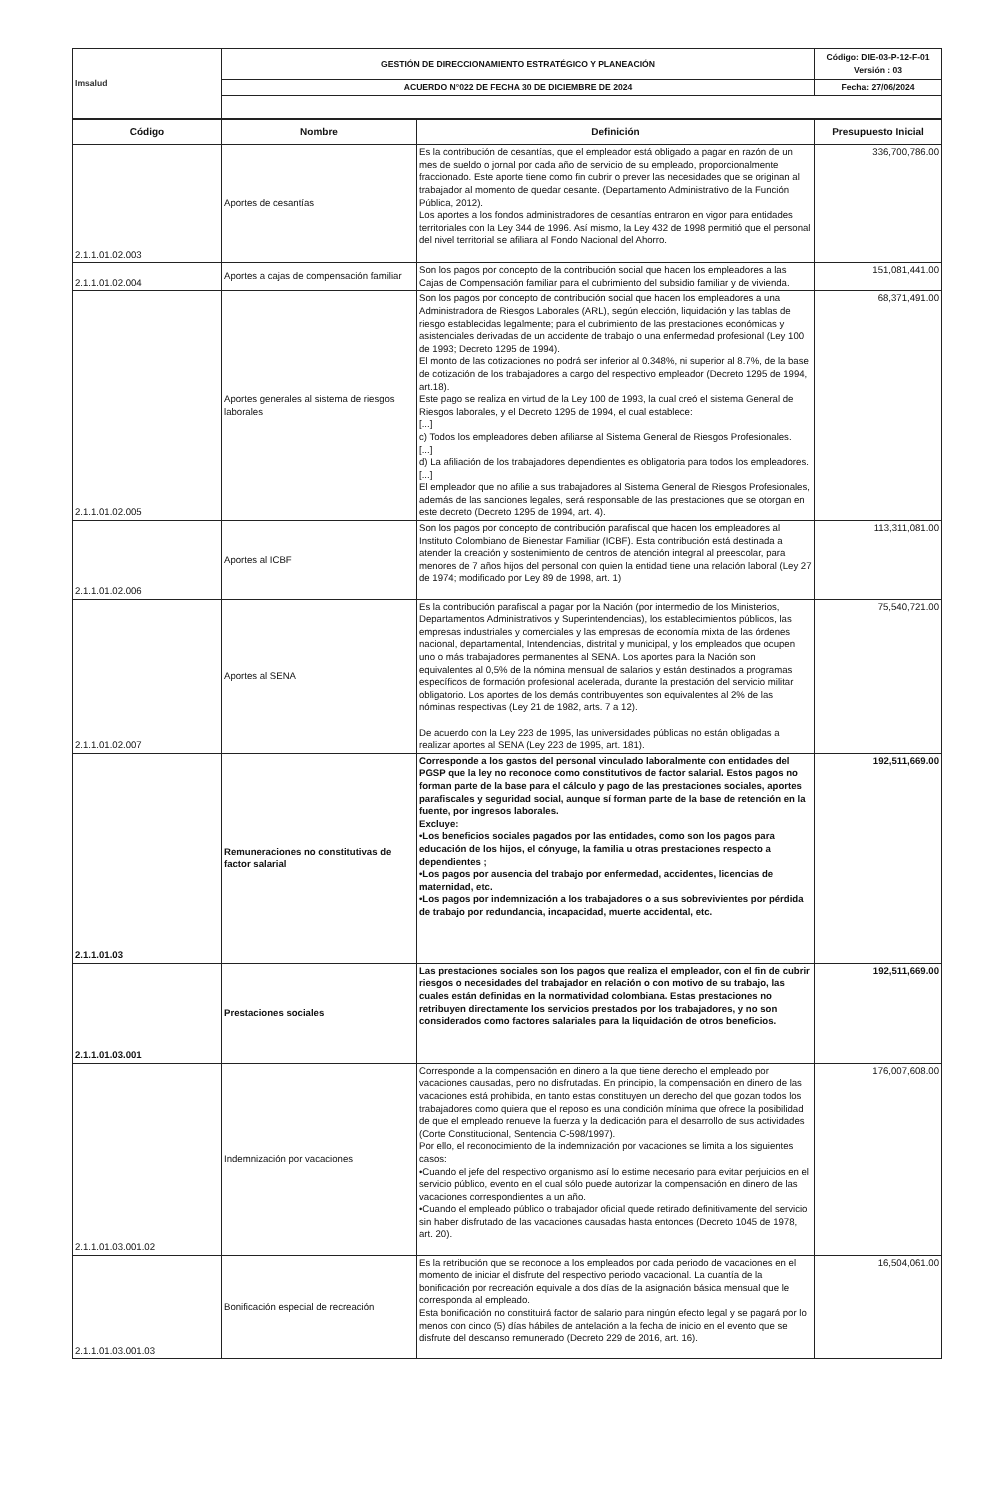| Imsalud | GESTIÓN DE DIRECCIONAMIENTO ESTRATÉGICO Y PLANEACIÓN | Código: DIE-03-P-12-F-01 Versión : 03 |
| | ACUERDO N°022 DE FECHA 30 DE DICIEMBRE DE 2024 | Fecha: 27/06/2024 |
| Código | Nombre | Definición | Presupuesto Inicial |
| --- | --- | --- | --- |
| 2.1.1.01.02.003 | Aportes de cesantías | Es la contribución de cesantías, que el empleador está obligado a pagar en razón de un mes de sueldo o jornal por cada año de servicio de su empleado, proporcionalmente fraccionado. Este aporte tiene como fin cubrir o prever las necesidades que se originan al trabajador al momento de quedar cesante. (Departamento Administrativo de la Función Pública, 2012). Los aportes a los fondos administradores de cesantías entraron en vigor para entidades territoriales con la Ley 344 de 1996. Así mismo, la Ley 432 de 1998 permitió que el personal del nivel territorial se afiliara al Fondo Nacional del Ahorro. | 336,700,786.00 |
| 2.1.1.01.02.004 | Aportes a cajas de compensación familiar | Son los pagos por concepto de la contribución social que hacen los empleadores a las Cajas de Compensación familiar para el cubrimiento del subsidio familiar y de vivienda. | 151,081,441.00 |
| 2.1.1.01.02.005 | Aportes generales al sistema de riesgos laborales | Son los pagos por concepto de contribución social que hacen los empleadores a una Administradora de Riesgos Laborales (ARL), según elección, liquidación y las tablas de riesgo establecidas legalmente; para el cubrimiento de las prestaciones económicas y asistenciales derivadas de un accidente de trabajo o una enfermedad profesional (Ley 100 de 1993; Decreto 1295 de 1994). El monto de las cotizaciones no podrá ser inferior al 0.348%, ni superior al 8.7%, de la base de cotización de los trabajadores a cargo del respectivo empleador (Decreto 1295 de 1994, art.18). Este pago se realiza en virtud de la Ley 100 de 1993, la cual creó el sistema General de Riesgos laborales, y el Decreto 1295 de 1994, el cual establece: [...] c) Todos los empleadores deben afiliarse al Sistema General de Riesgos Profesionales. [...] d) La afiliación de los trabajadores dependientes es obligatoria para todos los empleadores. [...] El empleador que no afilie a sus trabajadores al Sistema General de Riesgos Profesionales, además de las sanciones legales, será responsable de las prestaciones que se otorgan en este decreto (Decreto 1295 de 1994, art. 4). | 68,371,491.00 |
| 2.1.1.01.02.006 | Aportes al ICBF | Son los pagos por concepto de contribución parafiscal que hacen los empleadores al Instituto Colombiano de Bienestar Familiar (ICBF). Esta contribución está destinada a atender la creación y sostenimiento de centros de atención integral al preescolar, para menores de 7 años hijos del personal con quien la entidad tiene una relación laboral (Ley 27 de 1974; modificado por Ley 89 de 1998, art. 1) | 113,311,081.00 |
| 2.1.1.01.02.007 | Aportes al SENA | Es la contribución parafiscal a pagar por la Nación (por intermedio de los Ministerios, Departamentos Administrativos y Superintendencias), los establecimientos públicos, las empresas industriales y comerciales y las empresas de economía mixta de las órdenes nacional, departamental, Intendencias, distrital y municipal, y los empleados que ocupen uno o más trabajadores permanentes al SENA. Los aportes para la Nación son equivalentes al 0,5% de la nómina mensual de salarios y están destinados a programas específicos de formación profesional acelerada, durante la prestación del servicio militar obligatorio. Los aportes de los demás contribuyentes son equivalentes al 2% de las nóminas respectivas (Ley 21 de 1982, arts. 7 a 12). De acuerdo con la Ley 223 de 1995, las universidades públicas no están obligadas a realizar aportes al SENA (Ley 223 de 1995, art. 181). | 75,540,721.00 |
| 2.1.1.01.03 | Remuneraciones no constitutivas de factor salarial | Corresponde a los gastos del personal vinculado laboralmente con entidades del PGSP que la ley no reconoce como constitutivos de factor salarial. Estos pagos no forman parte de la base para el cálculo y pago de las prestaciones sociales, aportes parafiscales y seguridad social, aunque sí forman parte de la base de retención en la fuente, por ingresos laborales. Excluye: •Los beneficios sociales pagados por las entidades, como son los pagos para educación de los hijos, el cónyuge, la familia u otras prestaciones respecto a dependientes ; •Los pagos por ausencia del trabajo por enfermedad, accidentes, licencias de maternidad, etc. •Los pagos por indemnización a los trabajadores o a sus sobrevivientes por pérdida de trabajo por redundancia, incapacidad, muerte accidental, etc. | 192,511,669.00 |
| 2.1.1.01.03.001 | Prestaciones sociales | Las prestaciones sociales son los pagos que realiza el empleador, con el fin de cubrir riesgos o necesidades del trabajador en relación o con motivo de su trabajo, las cuales están definidas en la normatividad colombiana. Estas prestaciones no retribuyen directamente los servicios prestados por los trabajadores, y no son considerados como factores salariales para la liquidación de otros beneficios. | 192,511,669.00 |
| 2.1.1.01.03.001.02 | Indemnización por vacaciones | Corresponde a la compensación en dinero a la que tiene derecho el empleado por vacaciones causadas, pero no disfrutadas. En principio, la compensación en dinero de las vacaciones está prohibida, en tanto estas constituyen un derecho del que gozan todos los trabajadores como quiera que el reposo es una condición mínima que ofrece la posibilidad de que el empleado renueve la fuerza y la dedicación para el desarrollo de sus actividades (Corte Constitucional, Sentencia C-598/1997). Por ello, el reconocimiento de la indemnización por vacaciones se limita a los siguientes casos: •Cuando el jefe del respectivo organismo así lo estime necesario para evitar perjuicios en el servicio público, evento en el cual sólo puede autorizar la compensación en dinero de las vacaciones correspondientes a un año. •Cuando el empleado público o trabajador oficial quede retirado definitivamente del servicio sin haber disfrutado de las vacaciones causadas hasta entonces (Decreto 1045 de 1978, art. 20). | 176,007,608.00 |
| 2.1.1.01.03.001.03 | Bonificación especial de recreación | Es la retribución que se reconoce a los empleados por cada periodo de vacaciones en el momento de iniciar el disfrute del respectivo periodo vacacional. La cuantía de la bonificación por recreación equivale a dos días de la asignación básica mensual que le corresponda al empleado. Esta bonificación no constituirá factor de salario para ningún efecto legal y se pagará por lo menos con cinco (5) días hábiles de antelación a la fecha de inicio en el evento que se disfrute del descanso remunerado (Decreto 229 de 2016, art. 16). | 16,504,061.00 |